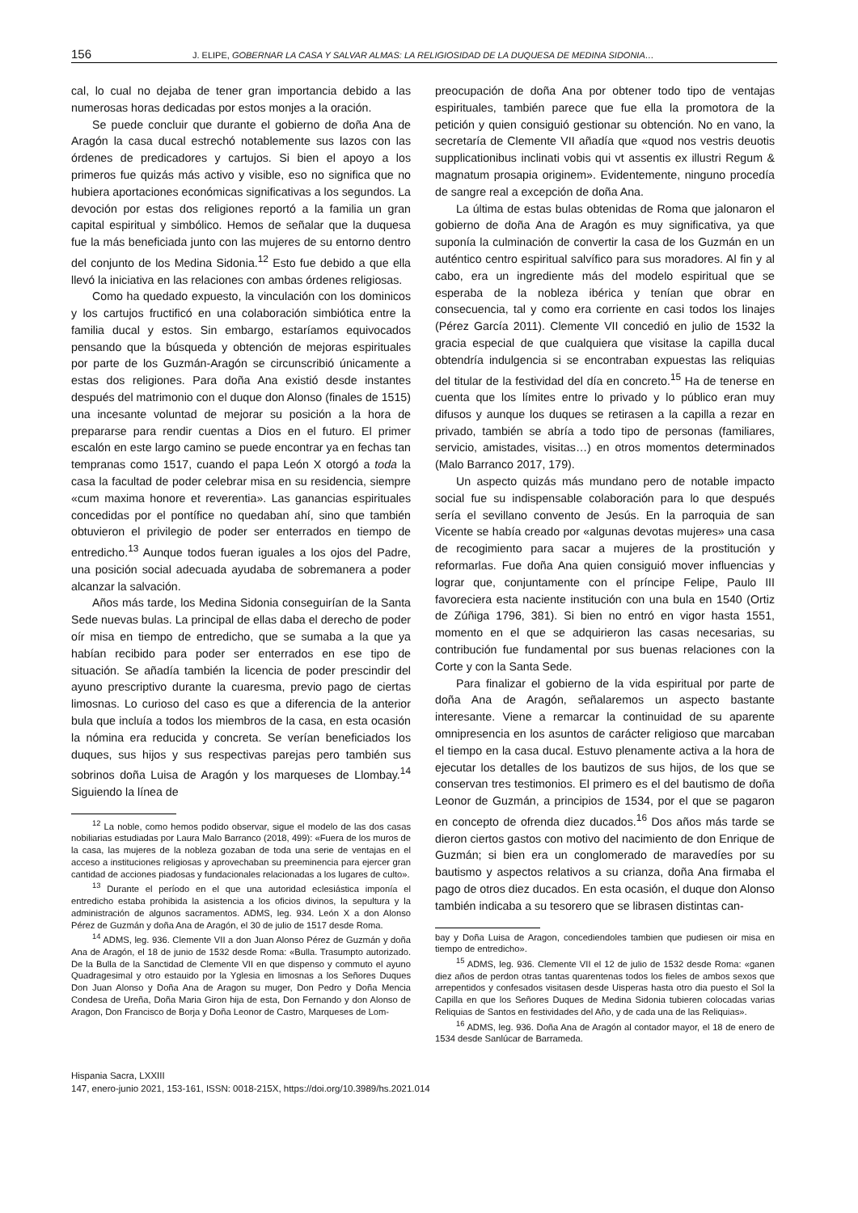156 J. ELIPE, GOBERNAR LA CASA Y SALVAR ALMAS: LA RELIGIOSIDAD DE LA DUQUESA DE MEDINA SIDONIA…
cal, lo cual no dejaba de tener gran importancia debido a las numerosas horas dedicadas por estos monjes a la oración.
Se puede concluir que durante el gobierno de doña Ana de Aragón la casa ducal estrechó notablemente sus lazos con las órdenes de predicadores y cartujos. Si bien el apoyo a los primeros fue quizás más activo y visible, eso no significa que no hubiera aportaciones económicas significativas a los segundos. La devoción por estas dos religiones reportó a la familia un gran capital espiritual y simbólico. Hemos de señalar que la duquesa fue la más beneficiada junto con las mujeres de su entorno dentro del conjunto de los Medina Sidonia.<sup>12</sup> Esto fue debido a que ella llevó la iniciativa en las relaciones con ambas órdenes religiosas.
Como ha quedado expuesto, la vinculación con los dominicos y los cartujos fructificó en una colaboración simbiótica entre la familia ducal y estos. Sin embargo, estaríamos equivocados pensando que la búsqueda y obtención de mejoras espirituales por parte de los Guzmán-Aragón se circunscribió únicamente a estas dos religiones. Para doña Ana existió desde instantes después del matrimonio con el duque don Alonso (finales de 1515) una incesante voluntad de mejorar su posición a la hora de prepararse para rendir cuentas a Dios en el futuro. El primer escalón en este largo camino se puede encontrar ya en fechas tan tempranas como 1517, cuando el papa León X otorgó a toda la casa la facultad de poder celebrar misa en su residencia, siempre «cum maxima honore et reverentia». Las ganancias espirituales concedidas por el pontífice no quedaban ahí, sino que también obtuvieron el privilegio de poder ser enterrados en tiempo de entredicho.<sup>13</sup> Aunque todos fueran iguales a los ojos del Padre, una posición social adecuada ayudaba de sobremanera a poder alcanzar la salvación.
Años más tarde, los Medina Sidonia conseguirían de la Santa Sede nuevas bulas. La principal de ellas daba el derecho de poder oír misa en tiempo de entredicho, que se sumaba a la que ya habían recibido para poder ser enterrados en ese tipo de situación. Se añadía también la licencia de poder prescindir del ayuno prescriptivo durante la cuaresma, previo pago de ciertas limosnas. Lo curioso del caso es que a diferencia de la anterior bula que incluía a todos los miembros de la casa, en esta ocasión la nómina era reducida y concreta. Se verían beneficiados los duques, sus hijos y sus respectivas parejas pero también sus sobrinos doña Luisa de Aragón y los marqueses de Llombay.<sup>14</sup> Siguiendo la línea de
<sup>12</sup> La noble, como hemos podido observar, sigue el modelo de las dos casas nobiliarias estudiadas por Laura Malo Barranco (2018, 499): «Fuera de los muros de la casa, las mujeres de la nobleza gozaban de toda una serie de ventajas en el acceso a instituciones religiosas y aprovechaban su preeminencia para ejercer gran cantidad de acciones piadosas y fundacionales relacionadas a los lugares de culto».
<sup>13</sup> Durante el período en el que una autoridad eclesiástica imponía el entredicho estaba prohibida la asistencia a los oficios divinos, la sepultura y la administración de algunos sacramentos. ADMS, leg. 934. León X a don Alonso Pérez de Guzmán y doña Ana de Aragón, el 30 de julio de 1517 desde Roma.
<sup>14</sup> ADMS, leg. 936. Clemente VII a don Juan Alonso Pérez de Guzmán y doña Ana de Aragón, el 18 de junio de 1532 desde Roma: «Bulla. Trasumpto autorizado. De la Bulla de la Sanctidad de Clemente VII en que dispenso y commuto el ayuno Quadragesimal y otro estauido por la Yglesia en limosnas a los Señores Duques Don Juan Alonso y Doña Ana de Aragon su muger, Don Pedro y Doña Mencia Condesa de Ureña, Doña Maria Giron hija de esta, Don Fernando y don Alonso de Aragon, Don Francisco de Borja y Doña Leonor de Castro, Marqueses de Lom-
preocupación de doña Ana por obtener todo tipo de ventajas espirituales, también parece que fue ella la promotora de la petición y quien consiguió gestionar su obtención. No en vano, la secretaría de Clemente VII añadía que «quod nos vestris deuotis supplicationibus inclinati vobis qui vt assentis ex illustri Regum & magnatum prosapia originem». Evidentemente, ninguno procedía de sangre real a excepción de doña Ana.
La última de estas bulas obtenidas de Roma que jalonaron el gobierno de doña Ana de Aragón es muy significativa, ya que suponía la culminación de convertir la casa de los Guzmán en un auténtico centro espiritual salvífico para sus moradores. Al fin y al cabo, era un ingrediente más del modelo espiritual que se esperaba de la nobleza ibérica y tenían que obrar en consecuencia, tal y como era corriente en casi todos los linajes (Pérez García 2011). Clemente VII concedió en julio de 1532 la gracia especial de que cualquiera que visitase la capilla ducal obtendría indulgencia si se encontraban expuestas las reliquias del titular de la festividad del día en concreto.<sup>15</sup> Ha de tenerse en cuenta que los límites entre lo privado y lo público eran muy difusos y aunque los duques se retirasen a la capilla a rezar en privado, también se abría a todo tipo de personas (familiares, servicio, amistades, visitas…) en otros momentos determinados (Malo Barranco 2017, 179).
Un aspecto quizás más mundano pero de notable impacto social fue su indispensable colaboración para lo que después sería el sevillano convento de Jesús. En la parroquia de san Vicente se había creado por «algunas devotas mujeres» una casa de recogimiento para sacar a mujeres de la prostitución y reformarlas. Fue doña Ana quien consiguió mover influencias y lograr que, conjuntamente con el príncipe Felipe, Paulo III favoreciera esta naciente institución con una bula en 1540 (Ortiz de Zúñiga 1796, 381). Si bien no entró en vigor hasta 1551, momento en el que se adquirieron las casas necesarias, su contribución fue fundamental por sus buenas relaciones con la Corte y con la Santa Sede.
Para finalizar el gobierno de la vida espiritual por parte de doña Ana de Aragón, señalaremos un aspecto bastante interesante. Viene a remarcar la continuidad de su aparente omnipresencia en los asuntos de carácter religioso que marcaban el tiempo en la casa ducal. Estuvo plenamente activa a la hora de ejecutar los detalles de los bautizos de sus hijos, de los que se conservan tres testimonios. El primero es el del bautismo de doña Leonor de Guzmán, a principios de 1534, por el que se pagaron en concepto de ofrenda diez ducados.<sup>16</sup> Dos años más tarde se dieron ciertos gastos con motivo del nacimiento de don Enrique de Guzmán; si bien era un conglomerado de maravedíes por su bautismo y aspectos relativos a su crianza, doña Ana firmaba el pago de otros diez ducados. En esta ocasión, el duque don Alonso también indicaba a su tesorero que se librasen distintas can-
bay y Doña Luisa de Aragon, concediendoles tambien que pudiesen oir misa en tiempo de entredicho».
<sup>15</sup> ADMS, leg. 936. Clemente VII el 12 de julio de 1532 desde Roma: «ganen diez años de perdon otras tantas quarentenas todos los fieles de ambos sexos que arrepentidos y confesados visitasen desde Uisperas hasta otro dia puesto el Sol la Capilla en que los Señores Duques de Medina Sidonia tubieren colocadas varias Reliquias de Santos en festividades del Año, y de cada una de las Reliquias».
<sup>16</sup> ADMS, leg. 936. Doña Ana de Aragón al contador mayor, el 18 de enero de 1534 desde Sanlúcar de Barrameda.
Hispania Sacra, LXXIII
147, enero-junio 2021, 153-161, ISSN: 0018-215X, https://doi.org/10.3989/hs.2021.014